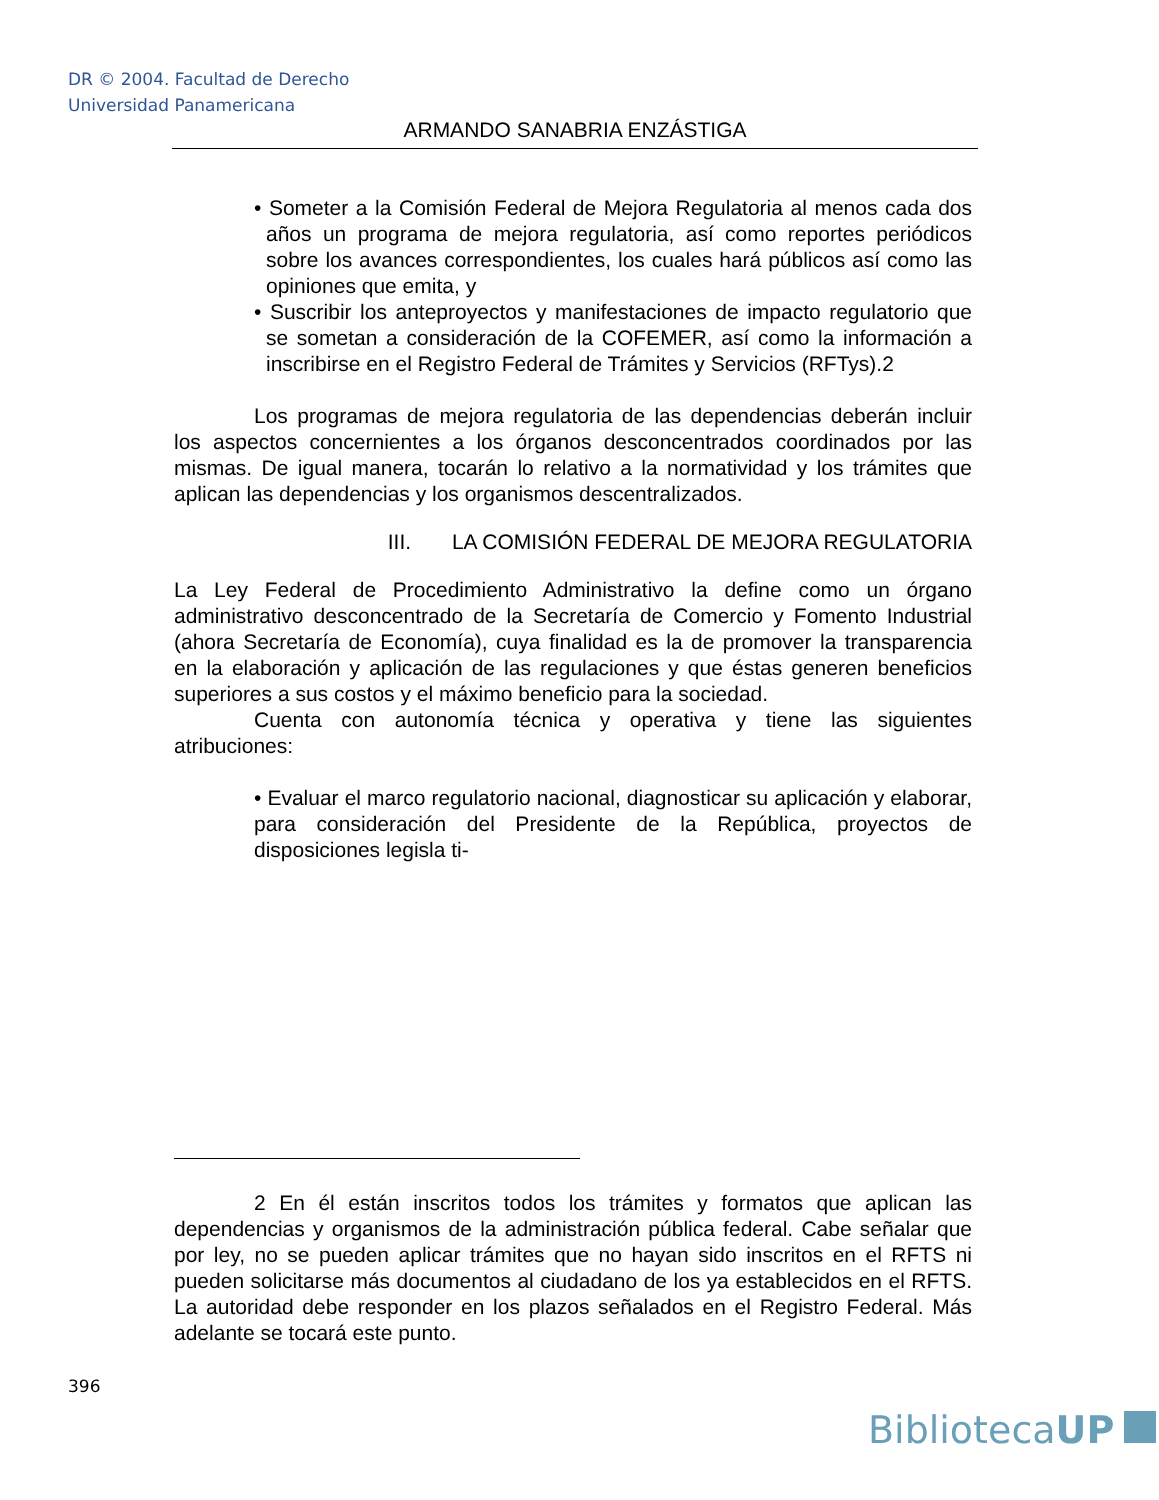DR © 2004. Facultad de Derecho
Universidad Panamericana
ARMANDO SANABRIA ENZÁSTIGA
• Someter a la Comisión Federal de Mejora Regulatoria al menos cada dos años un programa de mejora regulatoria, así como reportes periódicos sobre los avances correspondientes, los cuales hará públicos así como las opiniones que emita, y
• Suscribir los anteproyectos y manifestaciones de impacto regulatorio que se sometan a consideración de la COFEMER, así como la información a inscribirse en el Registro Federal de Trámites y Servicios (RFTys).2
Los programas de mejora regulatoria de las dependencias deberán incluir los aspectos concernientes a los órganos desconcentrados coordinados por las mismas. De igual manera, tocarán lo relativo a la normatividad y los trámites que aplican las dependencias y los organismos descentralizados.
III. LA COMISIÓN FEDERAL DE MEJORA REGULATORIA
La Ley Federal de Procedimiento Administrativo la define como un órgano administrativo desconcentrado de la Secretaría de Comercio y Fomento Industrial (ahora Secretaría de Economía), cuya finalidad es la de promover la transparencia en la elaboración y aplicación de las regulaciones y que éstas generen beneficios superiores a sus costos y el máximo beneficio para la sociedad.
Cuenta con autonomía técnica y operativa y tiene las siguientes atribuciones:
• Evaluar el marco regulatorio nacional, diagnosticar su aplicación y elaborar, para consideración del Presidente de la República, proyectos de disposiciones legisla ti-
2 En él están inscritos todos los trámites y formatos que aplican las dependencias y organismos de la administración pública federal. Cabe señalar que por ley, no se pueden aplicar trámites que no hayan sido inscritos en el RFTS ni pueden solicitarse más documentos al ciudadano de los ya establecidos en el RFTS. La autoridad debe responder en los plazos señalados en el Registro Federal. Más adelante se tocará este punto.
396
BibliotecaUP